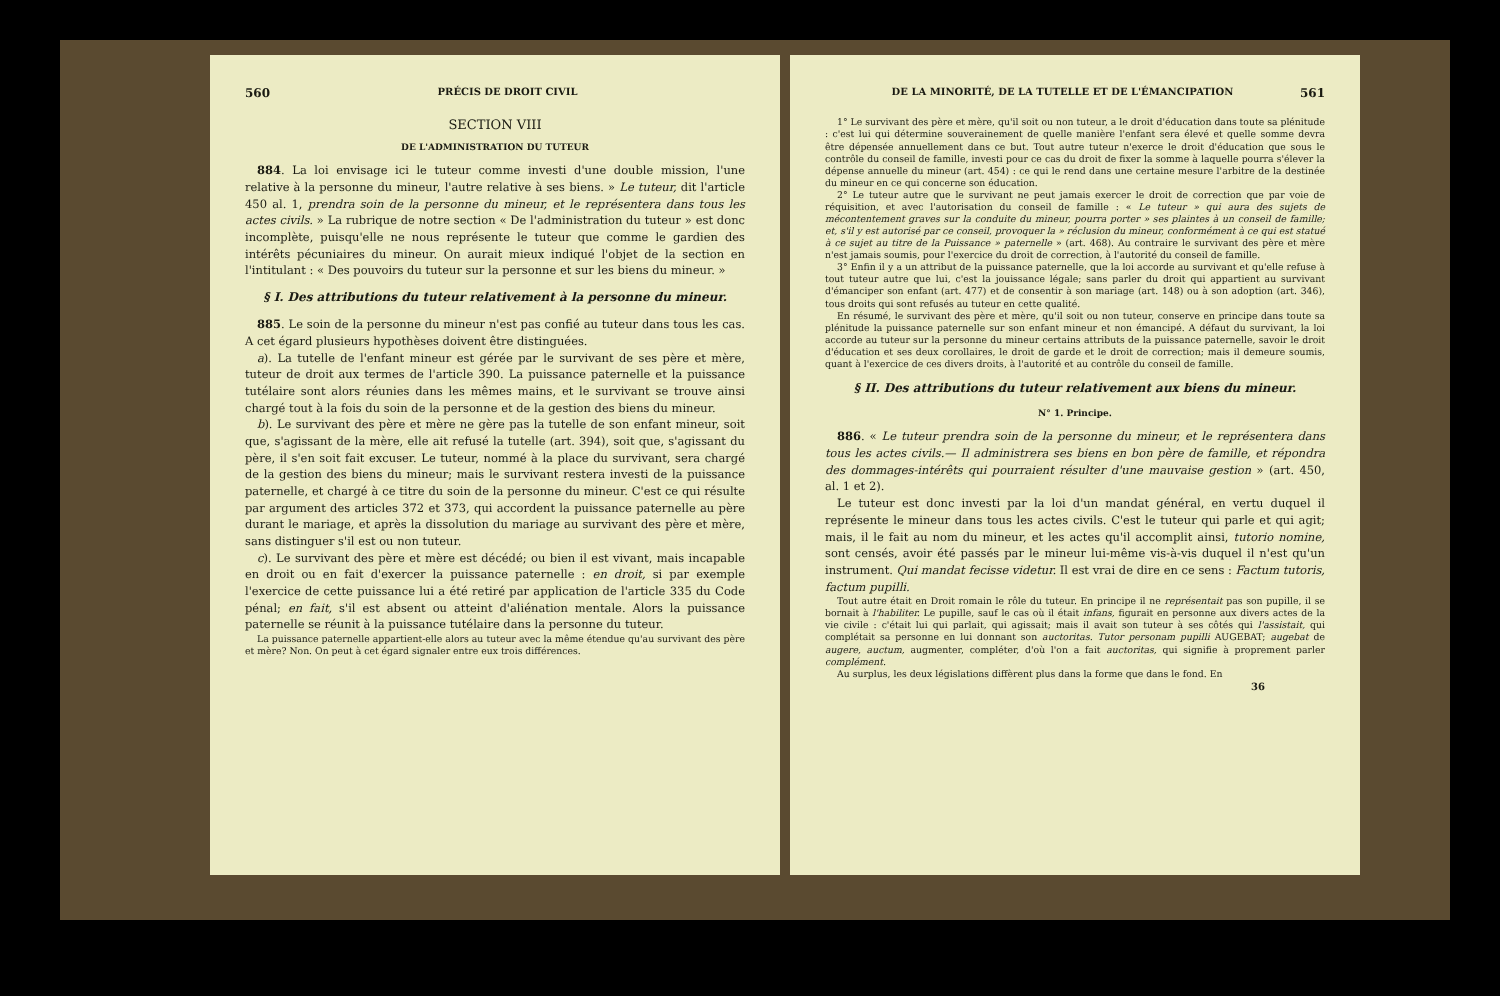560 PRÉCIS DE DROIT CIVIL
SECTION VIII
DE L'ADMINISTRATION DU TUTEUR
884. La loi envisage ici le tuteur comme investi d'une double mission, l'une relative à la personne du mineur, l'autre relative à ses biens. » Le tuteur, dit l'article 450 al. 1, prendra soin de la personne du mineur, et le représentera dans tous les actes civils. » La rubrique de notre section « De l'administration du tuteur » est donc incomplète, puisqu'elle ne nous représente le tuteur que comme le gardien des intérêts pécuniaires du mineur. On aurait mieux indiqué l'objet de la section en l'intitulant : « Des pouvoirs du tuteur sur la personne et sur les biens du mineur. »
§ I. Des attributions du tuteur relativement à la personne du mineur.
885. Le soin de la personne du mineur n'est pas confié au tuteur dans tous les cas. A cet égard plusieurs hypothèses doivent être distinguées.
a). La tutelle de l'enfant mineur est gérée par le survivant de ses père et mère, tuteur de droit aux termes de l'article 390. La puissance paternelle et la puissance tutélaire sont alors réunies dans les mêmes mains, et le survivant se trouve ainsi chargé tout à la fois du soin de la personne et de la gestion des biens du mineur.
b). Le survivant des père et mère ne gère pas la tutelle de son enfant mineur, soit que, s'agissant de la mère, elle ait refusé la tutelle (art. 394), soit que, s'agissant du père, il s'en soit fait excuser. Le tuteur, nommé à la place du survivant, sera chargé de la gestion des biens du mineur; mais le survivant restera investi de la puissance paternelle, et chargé à ce titre du soin de la personne du mineur. C'est ce qui résulte par argument des articles 372 et 373, qui accordent la puissance paternelle au père durant le mariage, et après la dissolution du mariage au survivant des père et mère, sans distinguer s'il est ou non tuteur.
c). Le survivant des père et mère est décédé; ou bien il est vivant, mais incapable en droit ou en fait d'exercer la puissance paternelle : en droit, si par exemple l'exercice de cette puissance lui a été retiré par application de l'article 335 du Code pénal; en fait, s'il est absent ou atteint d'aliénation mentale. Alors la puissance paternelle se réunit à la puissance tutélaire dans la personne du tuteur.
La puissance paternelle appartient-elle alors au tuteur avec la même étendue qu'au survivant des père et mère? Non. On peut à cet égard signaler entre eux trois différences.
DE LA MINORITÉ, DE LA TUTELLE ET DE L'ÉMANCIPATION 561
1° Le survivant des père et mère, qu'il soit ou non tuteur, a le droit d'éducation dans toute sa plénitude : c'est lui qui détermine souverainement de quelle manière l'enfant sera élevé et quelle somme devra être dépensée annuellement dans ce but. Tout autre tuteur n'exerce le droit d'éducation que sous le contrôle du conseil de famille, investi pour ce cas du droit de fixer la somme à laquelle pourra s'élever la dépense annuelle du mineur (art. 454) : ce qui le rend dans une certaine mesure l'arbitre de la destinée du mineur en ce qui concerne son éducation.
2° Le tuteur autre que le survivant ne peut jamais exercer le droit de correction que par voie de réquisition, et avec l'autorisation du conseil de famille : « Le tuteur » qui aura des sujets de mécontentement graves sur la conduite du mineur, pourra porter » ses plaintes à un conseil de famille; et, s'il y est autorisé par ce conseil, provoquer la » réclusion du mineur, conformément à ce qui est statué à ce sujet au titre de la Puissance » paternelle » (art. 468). Au contraire le survivant des père et mère n'est jamais soumis, pour l'exercice du droit de correction, à l'autorité du conseil de famille.
3° Enfin il y a un attribut de la puissance paternelle, que la loi accorde au survivant et qu'elle refuse à tout tuteur autre que lui, c'est la jouissance légale; sans parler du droit qui appartient au survivant d'émanciper son enfant (art. 477) et de consentir à son mariage (art. 148) ou à son adoption (art. 346), tous droits qui sont refusés au tuteur en cette qualité.
En résumé, le survivant des père et mère, qu'il soit ou non tuteur, conserve en principe dans toute sa plénitude la puissance paternelle sur son enfant mineur et non émancipé. A défaut du survivant, la loi accorde au tuteur sur la personne du mineur certains attributs de la puissance paternelle, savoir le droit d'éducation et ses deux corollaires, le droit de garde et le droit de correction; mais il demeure soumis, quant à l'exercice de ces divers droits, à l'autorité et au contrôle du conseil de famille.
§ II. Des attributions du tuteur relativement aux biens du mineur.
N° 1. Principe.
886. « Le tuteur prendra soin de la personne du mineur, et le représentera dans tous les actes civils.— Il administrera ses biens en bon père de famille, et répondra des dommages-intérêts qui pourraient résulter d'une mauvaise gestion » (art. 450, al. 1 et 2).
Le tuteur est donc investi par la loi d'un mandat général, en vertu duquel il représente le mineur dans tous les actes civils. C'est le tuteur qui parle et qui agit; mais, il le fait au nom du mineur, et les actes qu'il accomplit ainsi, tutorio nomine, sont censés, avoir été passés par le mineur lui-même vis-à-vis duquel il n'est qu'un instrument. Qui mandat fecisse videtur. Il est vrai de dire en ce sens : Factum tutoris, factum pupilli.
Tout autre était en Droit romain le rôle du tuteur. En principe il ne représentait pas son pupille, il se bornait à l'habiliter. Le pupille, sauf le cas où il était infans, figurait en personne aux divers actes de la vie civile : c'était lui qui parlait, qui agissait; mais il avait son tuteur à ses côtés qui l'assistait, qui complétait sa personne en lui donnant son auctoritas. Tutor personam pupilli AUGEBAT; augebat de augere, auctum, augmenter, compléter, d'où l'on a fait auctoritas, qui signifie à proprement parler complément.
Au surplus, les deux législations diffèrent plus dans la forme que dans le fond. En
36